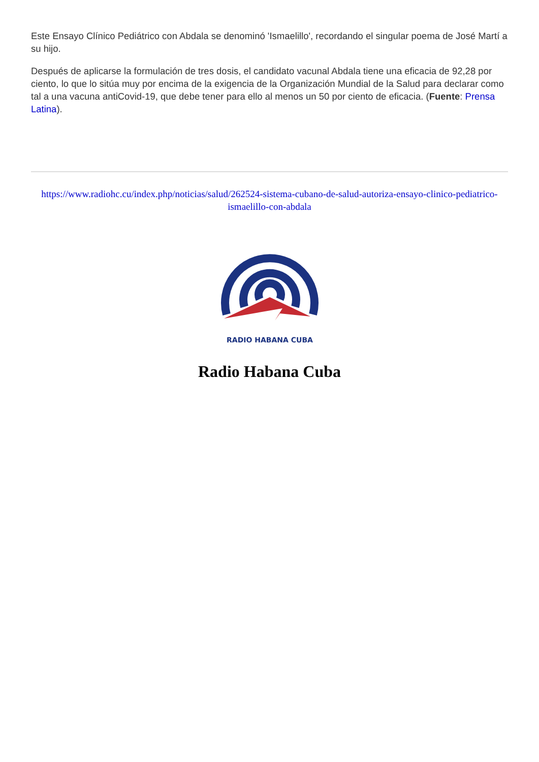Este Ensayo Clínico Pediátrico con Abdala se denominó 'Ismaelillo', recordando el singular poema de José Martí a su hijo.
Después de aplicarse la formulación de tres dosis, el candidato vacunal Abdala tiene una eficacia de 92,28 por ciento, lo que lo sitúa muy por encima de la exigencia de la Organización Mundial de la Salud para declarar como tal a una vacuna antiCovid-19, que debe tener para ello al menos un 50 por ciento de eficacia. (Fuente: Prensa Latina).
https://www.radiohc.cu/index.php/noticias/salud/262524-sistema-cubano-de-salud-autoriza-ensayo-clinico-pediatrico-ismaelillo-con-abdala
RADIO HABANA CUBA
Radio Habana Cuba